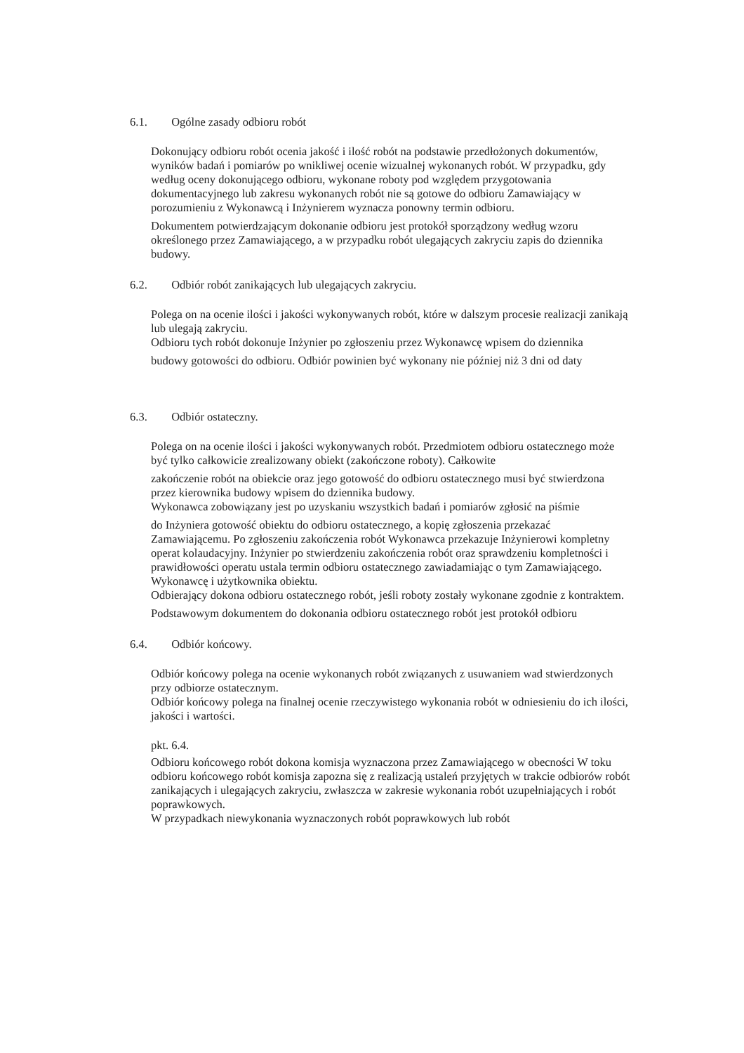6.1. Ogólne zasady odbioru robót
Dokonujący odbioru robót ocenia jakość i ilość robót na podstawie przedłożonych dokumentów, wyników badań i pomiarów po wnikliwej ocenie wizualnej wykonanych robót. W przypadku, gdy według oceny dokonującego odbioru, wykonane roboty pod względem przygotowania dokumentacyjnego lub zakresu wykonanych robót nie są gotowe do odbioru Zamawiający w porozumieniu z Wykonawcą i Inżynierem wyznacza ponowny termin odbioru.
Dokumentem potwierdzającym dokonanie odbioru jest protokół sporządzony według wzoru określonego przez Zamawiającego, a w przypadku robót ulegających zakryciu zapis do dziennika budowy.
6.2. Odbiór robót zanikających lub ulegających zakryciu.
Polega on na ocenie ilości i jakości wykonywanych robót, które w dalszym procesie realizacji zanikają lub ulegają zakryciu.
Odbioru tych robót dokonuje Inżynier po zgłoszeniu przez Wykonawcę wpisem do dziennika
budowy gotowości do odbioru. Odbiór powinien być wykonany nie później niż 3 dni od daty
6.3. Odbiór ostateczny.
Polega on na ocenie ilości i jakości wykonywanych robót. Przedmiotem odbioru ostatecznego może być tylko całkowicie zrealizowany obiekt (zakończone roboty). Całkowite
zakończenie robót na obiekcie oraz jego gotowość do odbioru ostatecznego musi być stwierdzona przez kierownika budowy wpisem do dziennika budowy.
Wykonawca zobowiązany jest po uzyskaniu wszystkich badań i pomiarów zgłosić na piśmie
do Inżyniera gotowość obiektu do odbioru ostatecznego, a kopię zgłoszenia przekazać Zamawiającemu. Po zgłoszeniu zakończenia robót Wykonawca przekazuje Inżynierowi kompletny operat kolaudacyjny. Inżynier po stwierdzeniu zakończenia robót oraz sprawdzeniu kompletności i prawidłowości operatu ustala termin odbioru ostatecznego zawiadamiając o tym Zamawiającego. Wykonawcę i użytkownika obiektu.
Odbierający dokona odbioru ostatecznego robót, jeśli roboty zostały wykonane zgodnie z kontraktem.
Podstawowym dokumentem do dokonania odbioru ostatecznego robót jest protokół odbioru
6.4. Odbiór końcowy.
Odbiór końcowy polega na ocenie wykonanych robót związanych z usuwaniem wad stwierdzonych przy odbiorze ostatecznym.
Odbiór końcowy polega na finalnej ocenie rzeczywistego wykonania robót w odniesieniu do ich ilości, jakości i wartości.
pkt. 6.4.
Odbioru końcowego robót dokona komisja wyznaczona przez Zamawiającego w obecności W toku odbioru końcowego robót komisja zapozna się z realizacją ustaleń przyjętych w trakcie odbiorów robót zanikających i ulegających zakryciu, zwłaszcza w zakresie wykonania robót uzupełniających i robót poprawkowych.
W przypadkach niewykonania wyznaczonych robót poprawkowych lub robót